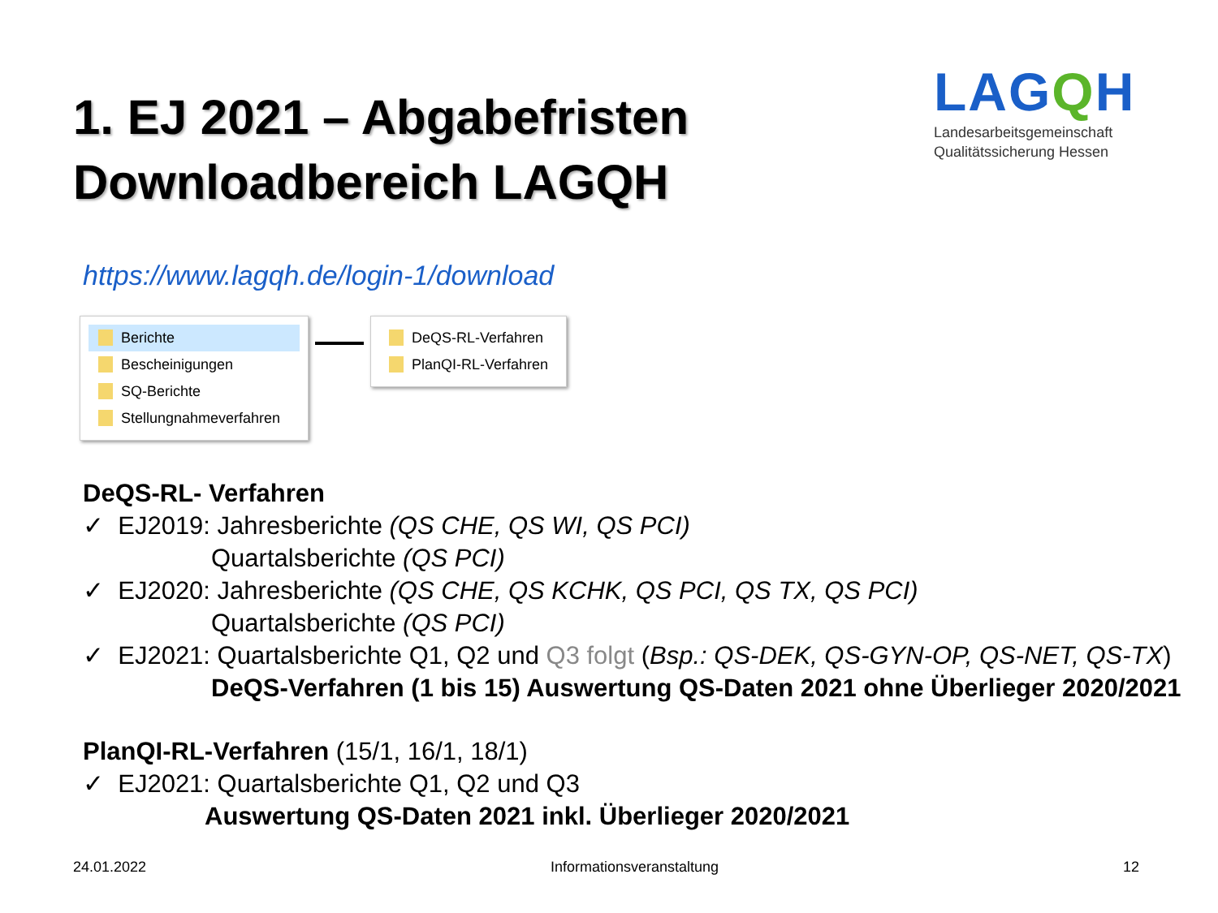1. EJ 2021 – Abgabefristen
Downloadbereich LAGQH
LAGQH
Landesarbeitsgemeinschaft
Qualitätssicherung Hessen
https://www.lagqh.de/login-1/download
Berichte
Bescheinigungen
SQ-Berichte
Stellungnahmeverfahren
DeQS-RL-Verfahren
PlanQI-RL-Verfahren
DeQS-RL- Verfahren
✓ EJ2019: Jahresberichte (QS CHE, QS WI, QS PCI)
Quartalsberichte (QS PCI)
✓ EJ2020: Jahresberichte (QS CHE, QS KCHK, QS PCI, QS TX, QS PCI)
Quartalsberichte (QS PCI)
✓ EJ2021: Quartalsberichte Q1, Q2 und Q3 folgt (Bsp.: QS-DEK, QS-GYN-OP, QS-NET, QS-TX)
DeQS-Verfahren (1 bis 15) Auswertung QS-Daten 2021 ohne Überlieger 2020/2021
PlanQI-RL-Verfahren (15/1, 16/1, 18/1)
✓ EJ2021: Quartalsberichte Q1, Q2 und Q3
Auswertung QS-Daten 2021 inkl. Überlieger 2020/2021
24.01.2022 Informationsveranstaltung 12